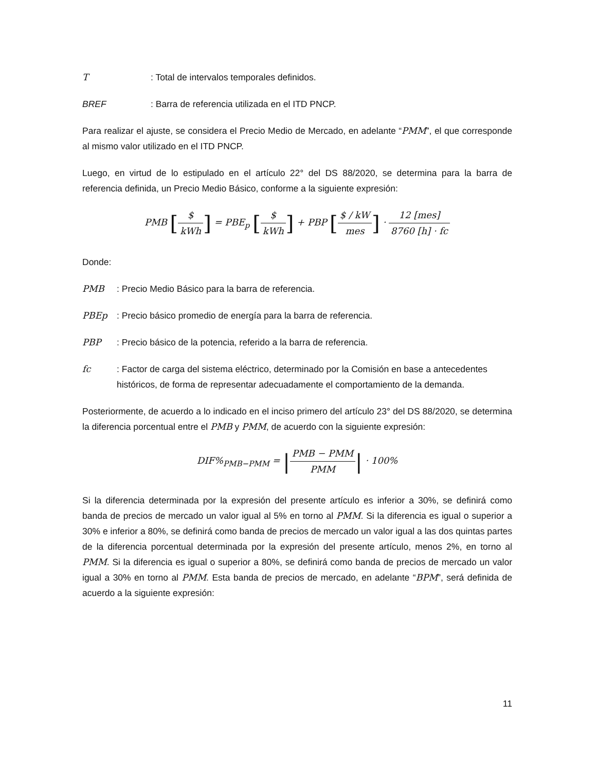T: Total de intervalos temporales definidos.
BREF: Barra de referencia utilizada en el ITD PNCP.
Para realizar el ajuste, se considera el Precio Medio de Mercado, en adelante “PMM”, el que corresponde al mismo valor utilizado en el ITD PNCP.
Luego, en virtud de lo estipulado en el artículo 22° del DS 88/2020, se determina para la barra de referencia definida, un Precio Medio Básico, conforme a la siguiente expresión:
PMB [$ kWh] = PBE<sub>p</sub> [$ kWh] + PBP [$ / kW mes] · 12 [mes] 8760 [h] · fc
Donde:
PMB: Precio Medio Básico para la barra de referencia.
PBEp: Precio básico promedio de energía para la barra de referencia.
PBP: Precio básico de la potencia, referido a la barra de referencia.
fc: Factor de carga del sistema eléctrico, determinado por la Comisión en base a antecedentes históricos, de forma de representar adecuadamente el comportamiento de la demanda.
Posteriormente, de acuerdo a lo indicado en el inciso primero del artículo 23° del DS 88/2020, se determina la diferencia porcentual entre el PMB y PMM, de acuerdo con la siguiente expresión:
DIF%<sub>PMB−PMM</sub> = |PMB − PMM PMM| · 100%
Si la diferencia determinada por la expresión del presente artículo es inferior a 30%, se definirá como banda de precios de mercado un valor igual al 5% en torno al PMM. Si la diferencia es igual o superior a 30% e inferior a 80%, se definirá como banda de precios de mercado un valor igual a las dos quintas partes de la diferencia porcentual determinada por la expresión del presente artículo, menos 2%, en torno al PMM. Si la diferencia es igual o superior a 80%, se definirá como banda de precios de mercado un valor igual a 30% en torno al PMM. Esta banda de precios de mercado, en adelante “BPM”, será definida de acuerdo a la siguiente expresión:
11